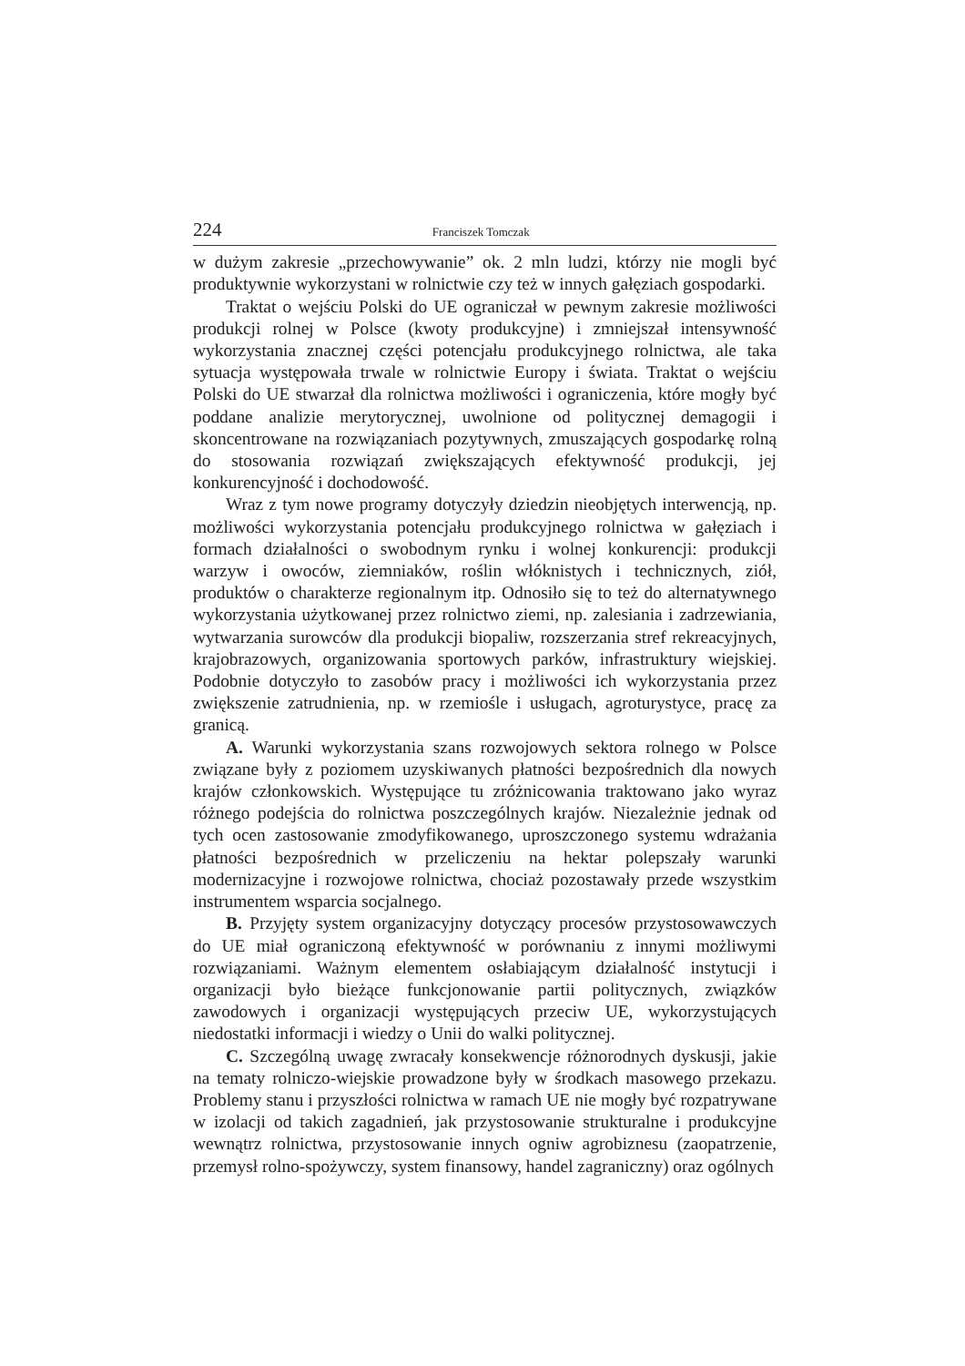224 Franciszek Tomczak
w dużym zakresie „przechowywanie” ok. 2 mln ludzi, którzy nie mogli być produktywnie wykorzystani w rolnictwie czy też w innych gałęziach gospodarki.
Traktat o wejściu Polski do UE ograniczał w pewnym zakresie możliwości produkcji rolnej w Polsce (kwoty produkcyjne) i zmniejszał intensywność wykorzystania znacznej części potencjału produkcyjnego rolnictwa, ale taka sytuacja występowała trwale w rolnictwie Europy i świata. Traktat o wejściu Polski do UE stwarzał dla rolnictwa możliwości i ograniczenia, które mogły być poddane analizie merytorycznej, uwolnione od politycznej demagogii i skoncentrowane na rozwiązaniach pozytywnych, zmuszających gospodarkę rolną do stosowania rozwiązań zwiększających efektywność produkcji, jej konkurencyjność i dochodowość.
Wraz z tym nowe programy dotyczyły dziedzin nieobjętych interwencją, np. możliwości wykorzystania potencjału produkcyjnego rolnictwa w gałęziach i formach działalności o swobodnym rynku i wolnej konkurencji: produkcji warzyw i owoców, ziemniaków, roślin włóknistych i technicznych, ziół, produktów o charakterze regionalnym itp. Odnosiło się to też do alternatywnego wykorzystania użytkowanej przez rolnictwo ziemi, np. zalesiania i zadrzewiania, wytwarzania surowców dla produkcji biopaliw, rozszerzania stref rekreacyjnych, krajobrazowych, organizowania sportowych parków, infrastruktury wiejskiej. Podobnie dotyczyło to zasobów pracy i możliwości ich wykorzystania przez zwiększenie zatrudnienia, np. w rzemiośle i usługach, agroturystyce, pracę za granicą.
A. Warunki wykorzystania szans rozwojowych sektora rolnego w Polsce związane były z poziomem uzyskiwanych płatności bezpośrednich dla nowych krajów członkowskich. Występujące tu zróżnicowania traktowano jako wyraz różnego podejścia do rolnictwa poszczególnych krajów. Niezależnie jednak od tych ocen zastosowanie zmodyfikowanego, uproszczonego systemu wdrażania płatności bezpośrednich w przeliczeniu na hektar polepszały warunki modernizacyjne i rozwojowe rolnictwa, chociaż pozostawały przede wszystkim instrumentem wsparcia socjalnego.
B. Przyjęty system organizacyjny dotyczący procesów przystosowawczych do UE miał ograniczoną efektywność w porównaniu z innymi możliwymi rozwiązaniami. Ważnym elementem osłabiającym działalność instytucji i organizacji było bieżące funkcjonowanie partii politycznych, związków zawodowych i organizacji występujących przeciw UE, wykorzystujących niedostatki informacji i wiedzy o Unii do walki politycznej.
C. Szczególną uwagę zwracały konsekwencje różnorodnych dyskusji, jakie na tematy rolniczo-wiejskie prowadzone były w środkach masowego przekazu. Problemy stanu i przyszłości rolnictwa w ramach UE nie mogły być rozpatrywane w izolacji od takich zagadnień, jak przystosowanie strukturalne i produkcyjne wewnątrz rolnictwa, przystosowanie innych ogniw agrobiznesu (zaopatrzenie, przemysł rolno-spożywczy, system finansowy, handel zagraniczny) oraz ogólnych